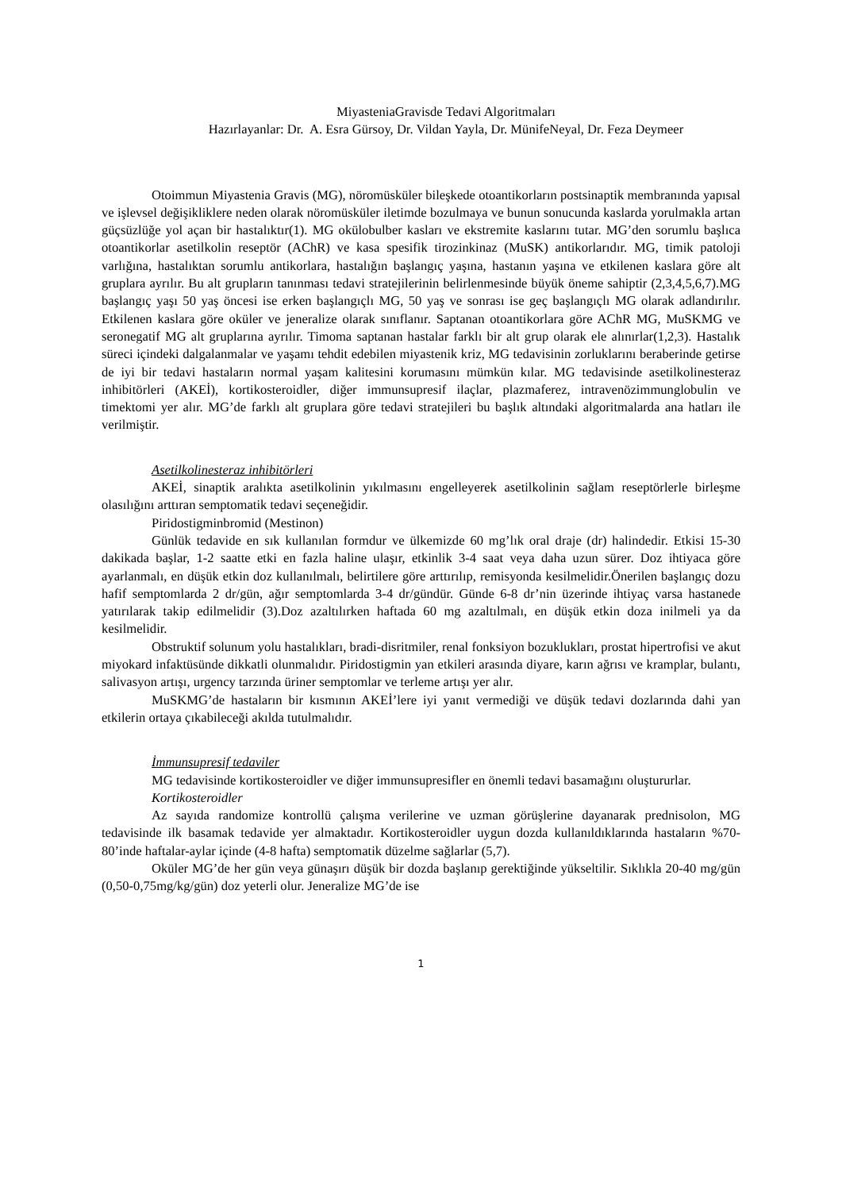MiyasteniaGravisde Tedavi Algoritmaları
Hazırlayanlar: Dr. A. Esra Gürsoy, Dr. Vildan Yayla, Dr. MünifeNeyal, Dr. Feza Deymeer
Otoimmun Miyastenia Gravis (MG), nöromüsküler bileşkede otoantikorların postsinaptik membranında yapısal ve işlevsel değişikliklere neden olarak nöromüsküler iletimde bozulmaya ve bunun sonucunda kaslarda yorulmakla artan güçsüzlüğe yol açan bir hastalıktır(1). MG okülobulber kasları ve ekstremite kaslarını tutar. MG’den sorumlu başlıca otoantikorlar asetilkolin reseptör (AChR) ve kasa spesifik tirozinkinaz (MuSK) antikorlarıdır. MG, timik patoloji varlığına, hastalıktan sorumlu antikorlara, hastalığın başlangıç yaşına, hastanın yaşına ve etkilenen kaslara göre alt gruplara ayrılır. Bu alt grupların tanınması tedavi stratejilerinin belirlenmesinde büyük öneme sahiptir (2,3,4,5,6,7).MG başlangıç yaşı 50 yaş öncesi ise erken başlangıçlı MG, 50 yaş ve sonrası ise geç başlangıçlı MG olarak adlandırılır. Etkilenen kaslara göre oküler ve jeneralize olarak sınıflanır. Saptanan otoantikorlara göre AChR MG, MuSKMG ve seronegatif MG alt gruplarına ayrılır. Timoma saptanan hastalar farklı bir alt grup olarak ele alınırlar(1,2,3). Hastalık süreci içindeki dalgalanmalar ve yaşamı tehdit edebilen miyastenik kriz, MG tedavisinin zorluklarını beraberinde getirse de iyi bir tedavi hastaların normal yaşam kalitesini korumasını mümkün kılar. MG tedavisinde asetilkolinesteraz inhibitörleri (AKEİ), kortikosteroidler, diğer immunsupresif ilaçlar, plazmaferez, intravenözimmunglobulin ve timektomi yer alır. MG’de farklı alt gruplara göre tedavi stratejileri bu başlık altındaki algoritmalarda ana hatları ile verilmiştir.
Asetilkolinesteraz inhibitörleri
AKEİ, sinaptik aralıkta asetilkolinin yıkılmasını engelleyerek asetilkolinin sağlam reseptörlerle birleşme olasılığını arttıran semptomatik tedavi seçeneğidir.
Piridostigminbromid (Mestinon)
Günlük tedavide en sık kullanılan formdur ve ülkemizde 60 mg’lık oral draje (dr) halindedir. Etkisi 15-30 dakikada başlar, 1-2 saatte etki en fazla haline ulaşır, etkinlik 3-4 saat veya daha uzun sürer. Doz ihtiyaca göre ayarlanmalı, en düşük etkin doz kullanılmalı, belirtilere göre arttırılıp, remisyonda kesilmelidir.Önerilen başlangıç dozu hafif semptomlarda 2 dr/gün, ağır semptomlarda 3-4 dr/gündür. Günde 6-8 dr’nin üzerinde ihtiyaç varsa hastanede yatırılarak takip edilmelidir (3).Doz azaltılırken haftada 60 mg azaltılmalı, en düşük etkin doza inilmeli ya da kesilmelidir.
Obstruktif solunum yolu hastalıkları, bradi-disritmiler, renal fonksiyon bozuklukları, prostat hipertrofisi ve akut miyokard infaktüsünde dikkatli olunmalıdır. Piridostigmin yan etkileri arasında diyare, karın ağrısı ve kramplar, bulantı, salivasyon artışı, urgency tarzında üriner semptomlar ve terleme artışı yer alır.
MuSKMG’de hastaların bir kısmının AKEİ’lere iyi yanıt vermediği ve düşük tedavi dozlarında dahi yan etkilerin ortaya çıkabileceği akılda tutulmalıdır.
İmmunsupresif tedaviler
MG tedavisinde kortikosteroidler ve diğer immunsupresifler en önemli tedavi basamağını oluştururlar.
Kortikosteroidler
Az sayıda randomize kontrollü çalışma verilerine ve uzman görüşlerine dayanarak prednisolon, MG tedavisinde ilk basamak tedavide yer almaktadır. Kortikosteroidler uygun dozda kullanıldıklarında hastaların %70-80’inde haftalar-aylar içinde (4-8 hafta) semptomatik düzelme sağlarlar (5,7).
Oküler MG’de her gün veya günaşırı düşük bir dozda başlanıp gerektiğinde yükseltilir. Sıklıkla 20-40 mg/gün (0,50-0,75mg/kg/gün) doz yeterli olur. Jeneralize MG’de ise
1